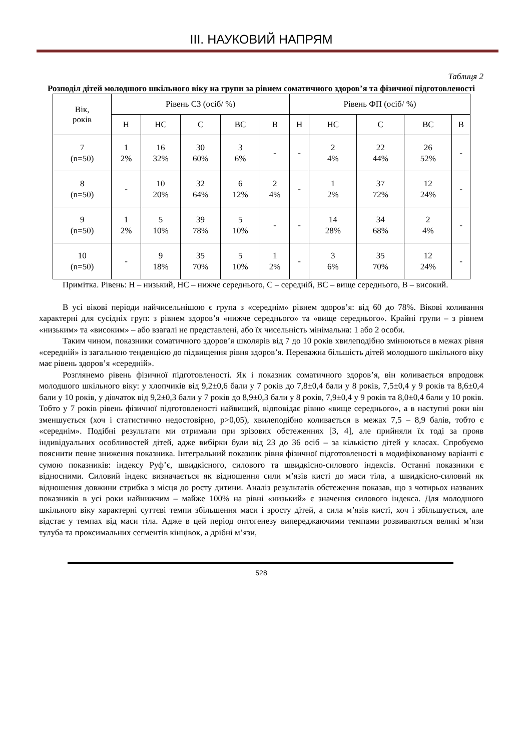ІІІ. НАУКОВИЙ НАПРЯМ
Таблиця 2
Розподіл дітей молодшого шкільного віку на групи за рівнем соматичного здоров’я та фізичної підготовленості
| Вік, років | Рівень СЗ (осіб/ %) | | | | | Рівень ФП (осіб/ %) | | | | |
| --- | --- | --- | --- | --- | --- | --- | --- | --- | --- | --- |
| | Н | НС | С | ВС | В | Н | НС | С | ВС | В |
| 7 (n=50) | 1 2% | 16 32% | 30 60% | 3 6% | - | - | 2 4% | 22 44% | 26 52% | - |
| 8 (n=50) | - | 10 20% | 32 64% | 6 12% | 2 4% | - | 1 2% | 37 72% | 12 24% | - |
| 9 (n=50) | 1 2% | 5 10% | 39 78% | 5 10% | - | - | 14 28% | 34 68% | 2 4% | - |
| 10 (n=50) | - | 9 18% | 35 70% | 5 10% | 1 2% | - | 3 6% | 35 70% | 12 24% | - |
Примітка. Рівень: Н – низький, НС – нижче середнього, С – середній, ВС – вище середнього, В – високий.
В усі вікові періоди найчисельнішою є група з «середнім» рівнем здоров’я: від 60 до 78%. Вікові коливання характерні для сусідніх груп: з рівнем здоров’я «нижче середнього» та «вище середнього». Крайні групи – з рівнем «низьким» та «високим» – або взагалі не представлені, або їх чисельність мінімальна: 1 або 2 особи.
Таким чином, показники соматичного здоров’я школярів від 7 до 10 років хвилеподібно змінюються в межах рівня «середній» із загальною тенденцією до підвищення рівня здоров’я. Переважна більшість дітей молодшого шкільного віку має рівень здоров’я «середній».
Розглянемо рівень фізичної підготовленості. Як і показник соматичного здоров’я, він коливається впродовж молодшого шкільного віку: у хлопчиків від 9,2±0,6 бали у 7 років до 7,8±0,4 бали у 8 років, 7,5±0,4 у 9 років та 8,6±0,4 бали у 10 років, у дівчаток від 9,2±0,3 бали у 7 років до 8,9±0,3 бали у 8 років, 7,9±0,4 у 9 років та 8,0±0,4 бали у 10 років. Тобто у 7 років рівень фізичної підготовленості найвищий, відповідає рівню «вище середнього», а в наступні роки він зменшується (хоч і статистично недостовірно, p>0,05), хвилеподібно коливається в межах 7,5 – 8,9 балів, тобто є «середнім». Подібні результати ми отримали при зрізових обстеженнях [3, 4], але прийняли їх тоді за прояв індивідуальних особливостей дітей, адже вибірки були від 23 до 36 осіб – за кількістю дітей у класах. Спробуємо пояснити певне зниження показника. Інтегральний показник рівня фізичної підготовленості в модифікованому варіанті є сумою показників: індексу Руф’є, швидкісного, силового та швидкісно-силового індексів. Останні показники є відносними. Силовий індекс визначається як відношення сили м’язів кисті до маси тіла, а швидкісно-силовий як відношення довжини стрибка з місця до росту дитини. Аналіз результатів обстеження показав, що з чотирьох названих показників в усі роки найнижчим – майже 100% на рівні «низький» є значення силового індекса. Для молодшого шкільного віку характерні суттєві темпи збільшення маси і зросту дітей, а сила м’язів кисті, хоч і збільшується, але відстає у темпах від маси тіла. Адже в цей період онтогенезу випереджаючими темпами розвиваються великі м’язи тулуба та проксимальних сегментів кінцівок, а дрібні м’язи,
528